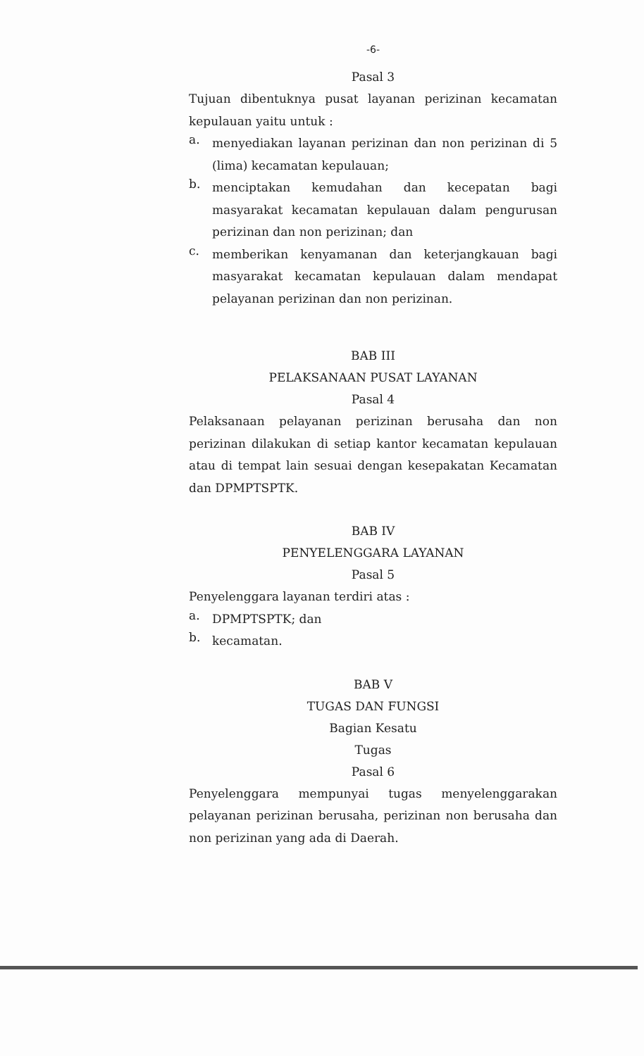-6-
Pasal 3
Tujuan dibentuknya pusat layanan perizinan kecamatan kepulauan yaitu untuk :
a. menyediakan layanan perizinan dan non perizinan di 5 (lima) kecamatan kepulauan;
b. menciptakan kemudahan dan kecepatan bagi masyarakat kecamatan kepulauan dalam pengurusan perizinan dan non perizinan; dan
c. memberikan kenyamanan dan keterjangkauan bagi masyarakat kecamatan kepulauan dalam mendapat pelayanan perizinan dan non perizinan.
BAB III
PELAKSANAAN PUSAT LAYANAN
Pasal 4
Pelaksanaan pelayanan perizinan berusaha dan non perizinan dilakukan di setiap kantor kecamatan kepulauan atau di tempat lain sesuai dengan kesepakatan Kecamatan dan DPMPTSPTK.
BAB IV
PENYELENGGARA LAYANAN
Pasal 5
Penyelenggara layanan terdiri atas :
a. DPMPTSPTK; dan
b. kecamatan.
BAB V
TUGAS DAN FUNGSI
Bagian Kesatu
Tugas
Pasal 6
Penyelenggara mempunyai tugas menyelenggarakan pelayanan perizinan berusaha, perizinan non berusaha dan non perizinan yang ada di Daerah.